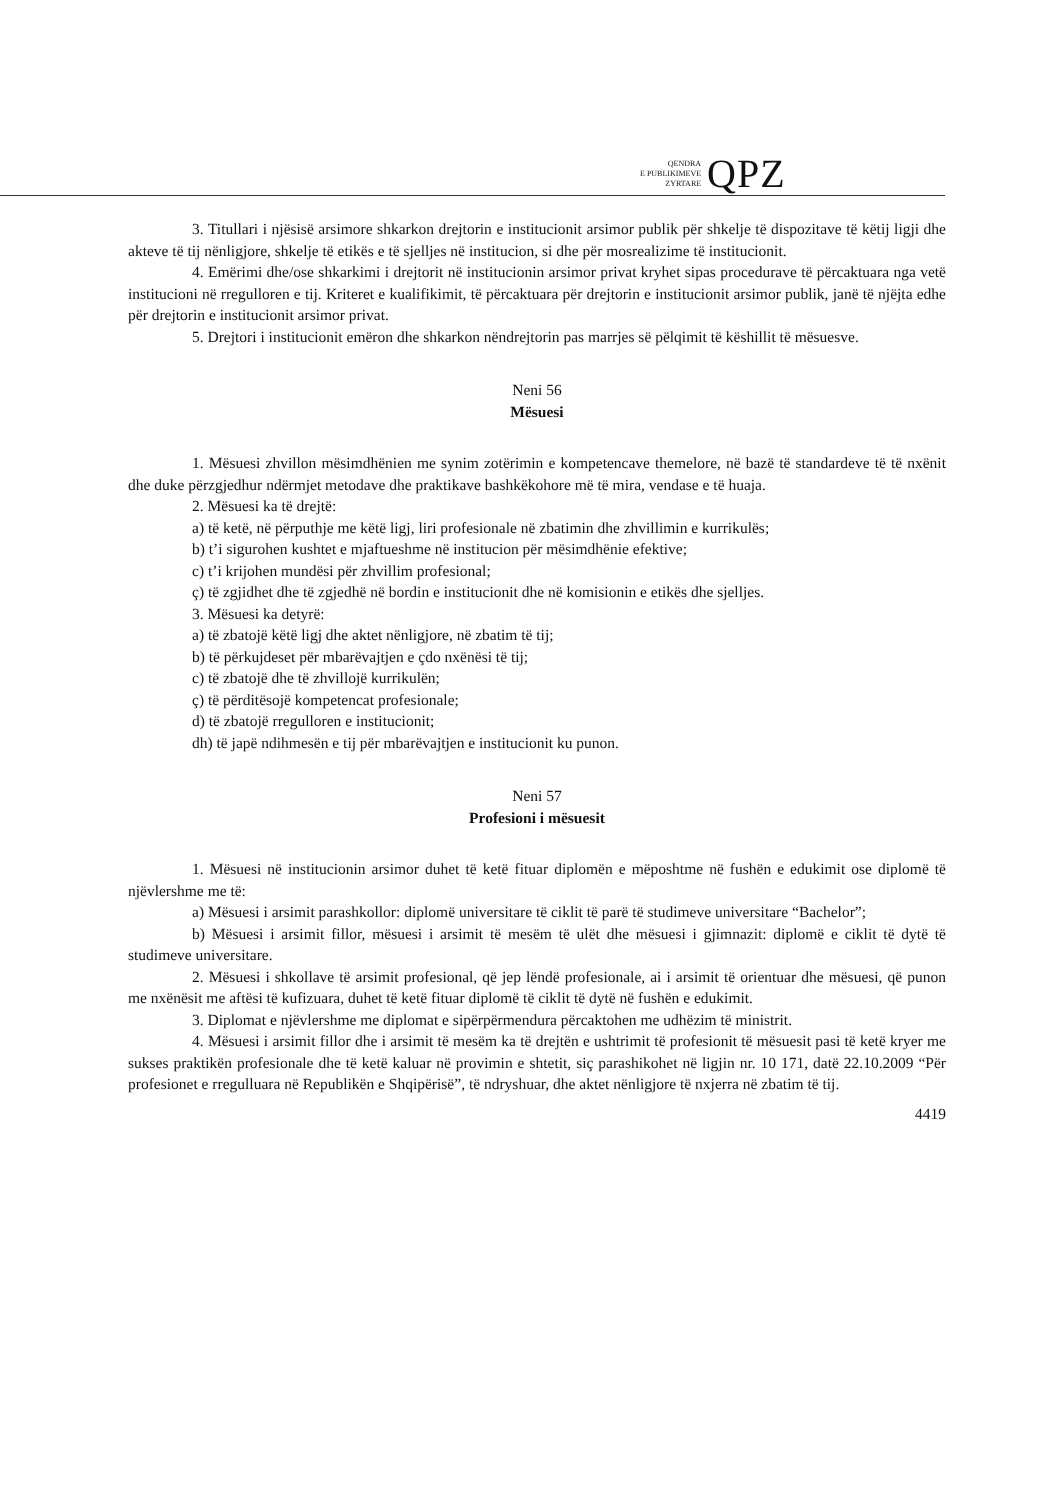QENDRA
E PUBLIKIMEVE
ZYRTARE
QPZ
3. Titullari i njësisë arsimore shkarkon drejtorin e institucionit arsimor publik për shkelje të dispozitave të këtij ligji dhe akteve të tij nënligjore, shkelje të etikës e të sjelljes në institucion, si dhe për mosrealizime të institucionit.
4. Emërimi dhe/ose shkarkimi i drejtorit në institucionin arsimor privat kryhet sipas procedurave të përcaktuara nga vetë institucioni në rregulloren e tij. Kriteret e kualifikimit, të përcaktuara për drejtorin e institucionit arsimor publik, janë të njëjta edhe për drejtorin e institucionit arsimor privat.
5. Drejtori i institucionit emëron dhe shkarkon nëndrejtorin pas marrjes së pëlqimit të këshillit të mësuesve.
Neni 56
Mësuesi
1. Mësuesi zhvillon mësimdhënien me synim zotërimin e kompetencave themelore, në bazë të standardeve të të nxënit dhe duke përzgjedhur ndërmjet metodave dhe praktikave bashkëkohore më të mira, vendase e të huaja.
2. Mësuesi ka të drejtë:
a) të ketë, në përputhje me këtë ligj, liri profesionale në zbatimin dhe zhvillimin e kurrikulës;
b) t’i sigurohen kushtet e mjaftueshme në institucion për mësimdhënie efektive;
c) t’i krijohen mundësi për zhvillim profesional;
ç) të zgjidhet dhe të zgjedhë në bordin e institucionit dhe në komisionin e etikës dhe sjelljes.
3. Mësuesi ka detyrë:
a) të zbatojë këtë ligj dhe aktet nënligjore, në zbatim të tij;
b) të përkujdeset për mbarëvajtjen e çdo nxënësi të tij;
c) të zbatojë dhe të zhvillojë kurrikulën;
ç) të përditësojë kompetencat profesionale;
d) të zbatojë rregulloren e institucionit;
dh) të japë ndihmesën e tij për mbarëvajtjen e institucionit ku punon.
Neni 57
Profesioni i mësuesit
1. Mësuesi në institucionin arsimor duhet të ketë fituar diplomën e mëposhtme në fushën e edukimit ose diplomë të njëvlershme me të:
a) Mësuesi i arsimit parashkollor: diplomë universitare të ciklit të parë të studimeve universitare “Bachelor”;
b) Mësuesi i arsimit fillor, mësuesi i arsimit të mesëm të ulët dhe mësuesi i gjimnazit: diplomë e ciklit të dytë të studimeve universitare.
2. Mësuesi i shkollave të arsimit profesional, që jep lëndë profesionale, ai i arsimit të orientuar dhe mësuesi, që punon me nxënësit me aftësi të kufizuara, duhet të ketë fituar diplomë të ciklit të dytë në fushën e edukimit.
3. Diplomat e njëvlershme me diplomat e sipërpërmendura përcaktohen me udhëzim të ministrit.
4. Mësuesi i arsimit fillor dhe i arsimit të mesëm ka të drejtën e ushtrimit të profesionit të mësuesit pasi të ketë kryer me sukses praktikën profesionale dhe të ketë kaluar në provimin e shtetit, siç parashikohet në ligjin nr. 10 171, datë 22.10.2009 “Për profesionet e rregulluara në Republikën e Shqipërisë”, të ndryshuar, dhe aktet nënligjore të nxjerra në zbatim të tij.
4419